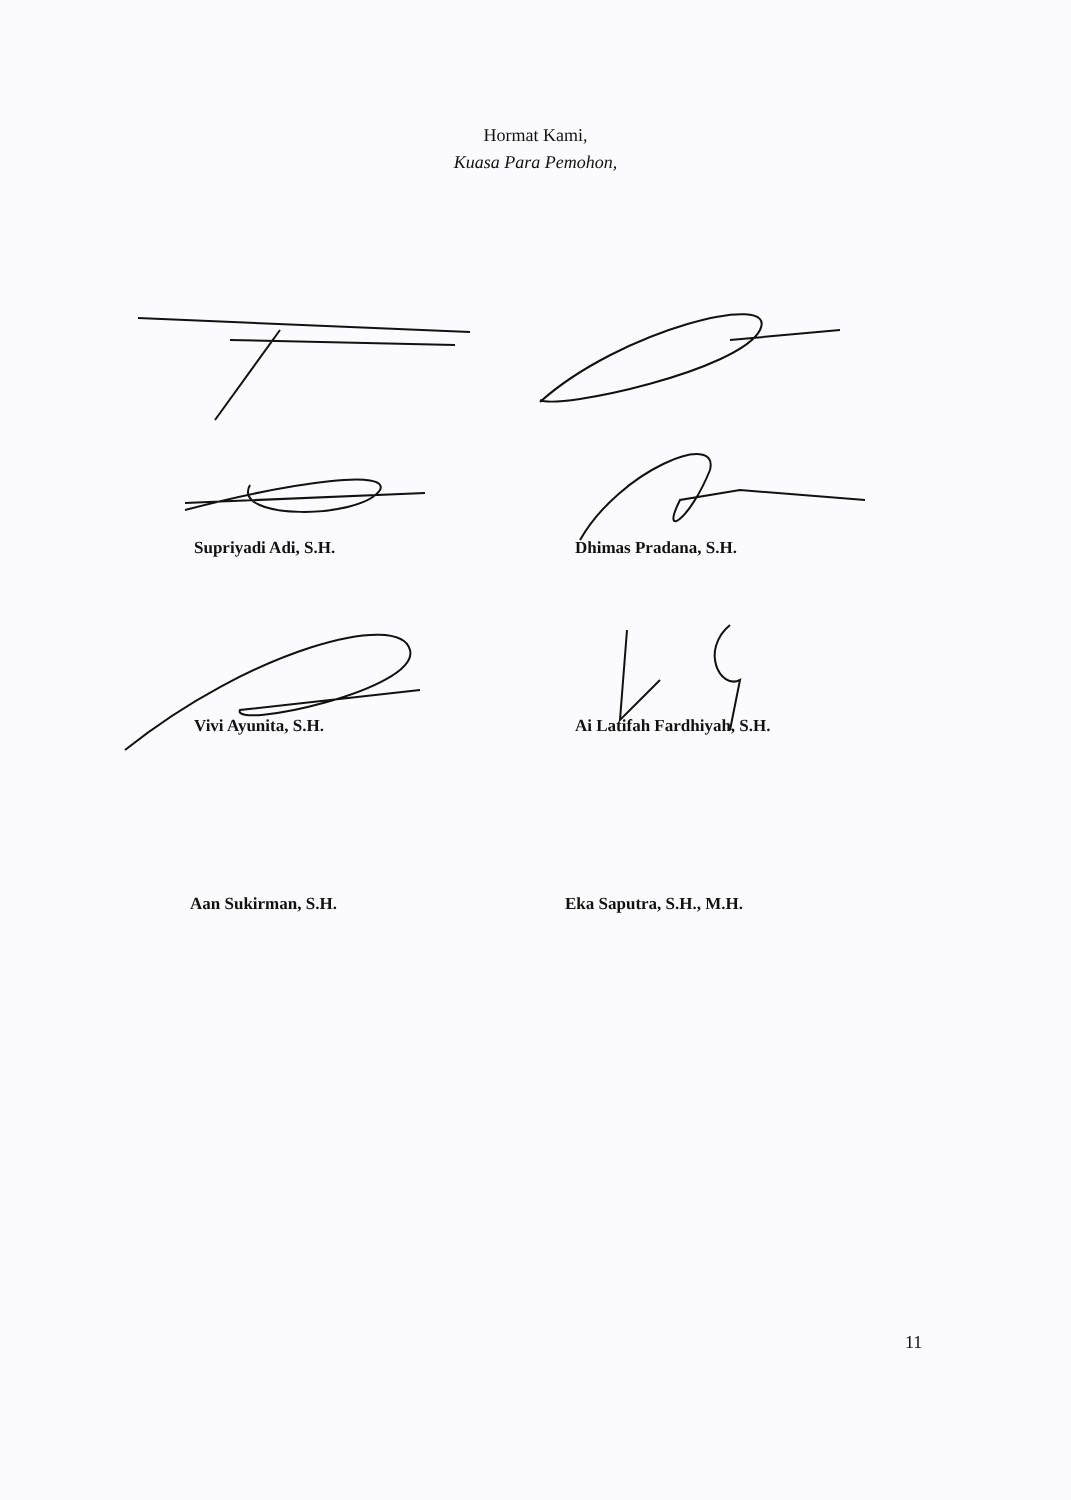Hormat Kami,
Kuasa Para Pemohon,
Supriyadi Adi, S.H.
Dhimas Pradana, S.H.
Vivi Ayunita, S.H.
Ai Latifah Fardhiyah, S.H.
Aan Sukirman, S.H.
Eka Saputra, S.H., M.H.
11